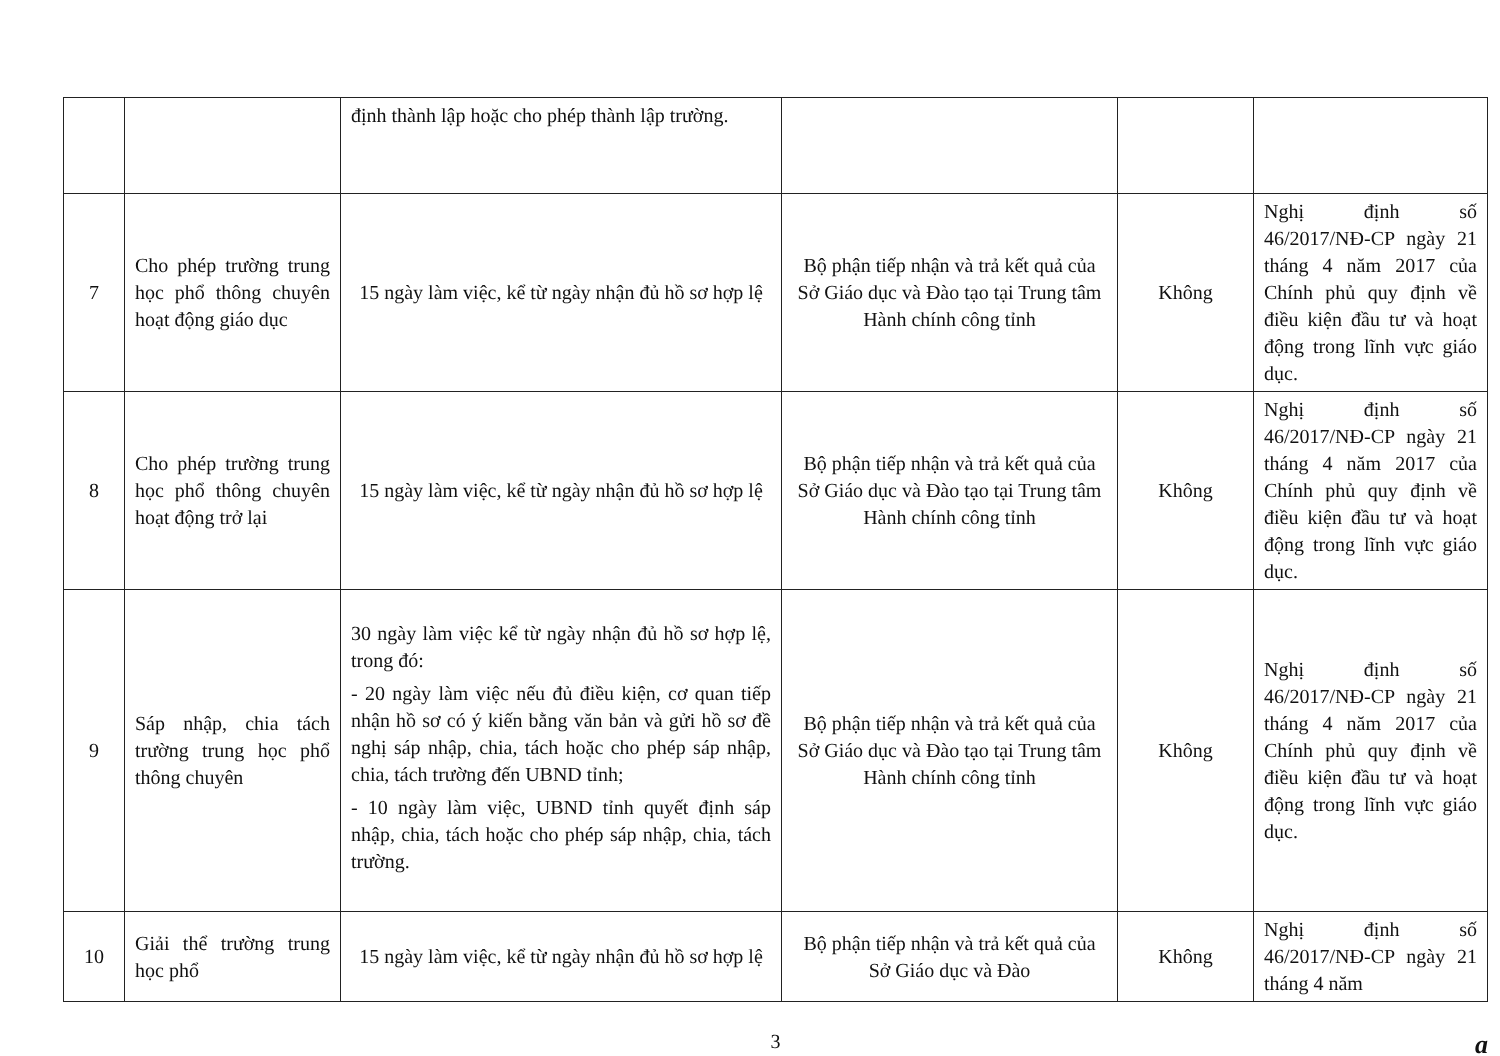| | | định thành lập hoặc cho phép thành lập trường. | | | |
| 7 | Cho phép trường trung học phổ thông chuyên hoạt động giáo dục | 15 ngày làm việc, kể từ ngày nhận đủ hồ sơ hợp lệ | Bộ phận tiếp nhận và trả kết quả của Sở Giáo dục và Đào tạo tại Trung tâm Hành chính công tỉnh | Không | Nghị định số 46/2017/NĐ-CP ngày 21 tháng 4 năm 2017 của Chính phủ quy định về điều kiện đầu tư và hoạt động trong lĩnh vực giáo dục. |
| 8 | Cho phép trường trung học phổ thông chuyên hoạt động trở lại | 15 ngày làm việc, kể từ ngày nhận đủ hồ sơ hợp lệ | Bộ phận tiếp nhận và trả kết quả của Sở Giáo dục và Đào tạo tại Trung tâm Hành chính công tỉnh | Không | Nghị định số 46/2017/NĐ-CP ngày 21 tháng 4 năm 2017 của Chính phủ quy định về điều kiện đầu tư và hoạt động trong lĩnh vực giáo dục. |
| 9 | Sáp nhập, chia tách trường trung học phổ thông chuyên | 30 ngày làm việc kể từ ngày nhận đủ hồ sơ hợp lệ, trong đó: - 20 ngày làm việc nếu đủ điều kiện, cơ quan tiếp nhận hồ sơ có ý kiến bằng văn bản và gửi hồ sơ đề nghị sáp nhập, chia, tách hoặc cho phép sáp nhập, chia, tách trường đến UBND tỉnh; - 10 ngày làm việc, UBND tỉnh quyết định sáp nhập, chia, tách hoặc cho phép sáp nhập, chia, tách trường. | Bộ phận tiếp nhận và trả kết quả của Sở Giáo dục và Đào tạo tại Trung tâm Hành chính công tỉnh | Không | Nghị định số 46/2017/NĐ-CP ngày 21 tháng 4 năm 2017 của Chính phủ quy định về điều kiện đầu tư và hoạt động trong lĩnh vực giáo dục. |
| 10 | Giải thể trường trung học phổ | 15 ngày làm việc, kể từ ngày nhận đủ hồ sơ hợp lệ | Bộ phận tiếp nhận và trả kết quả của Sở Giáo dục và Đào | Không | Nghị định số 46/2017/NĐ-CP ngày 21 tháng 4 năm |
3 ɑ